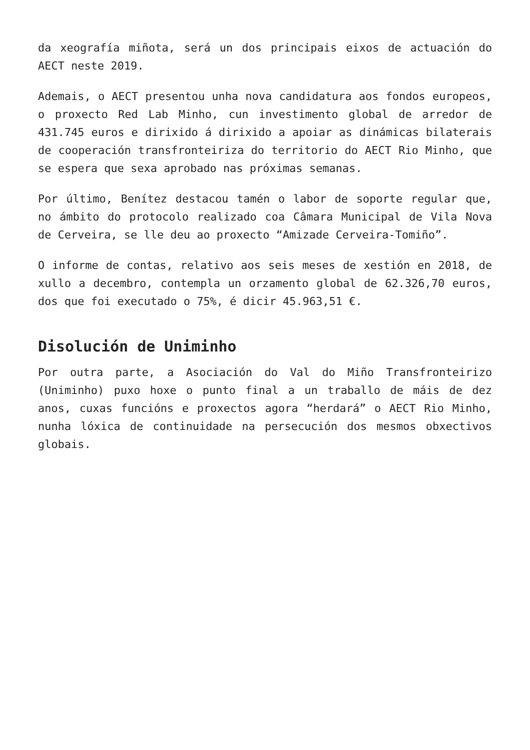da xeografía miñota, será un dos principais eixos de actuación do AECT neste 2019.
Ademais, o AECT presentou unha nova candidatura aos fondos europeos, o proxecto Red Lab Minho, cun investimento global de arredor de 431.745 euros e dirixido á dirixido a apoiar as dinámicas bilaterais de cooperación transfronteiriza do territorio do AECT Rio Minho, que se espera que sexa aprobado nas próximas semanas.
Por último, Benítez destacou tamén o labor de soporte regular que, no ámbito do protocolo realizado coa Câmara Municipal de Vila Nova de Cerveira, se lle deu ao proxecto “Amizade Cerveira-Tomiño”.
O informe de contas, relativo aos seis meses de xestión en 2018, de xullo a decembro, contempla un orzamento global de 62.326,70 euros, dos que foi executado o 75%, é dicir 45.963,51 €.
Disolución de Uniminho
Por outra parte, a Asociación do Val do Miño Transfronteirizo (Uniminho) puxo hoxe o punto final a un traballo de máis de dez anos, cuxas funcións e proxectos agora “herdará” o AECT Rio Minho, nunha lóxica de continuidade na persecución dos mesmos obxectivos globais.